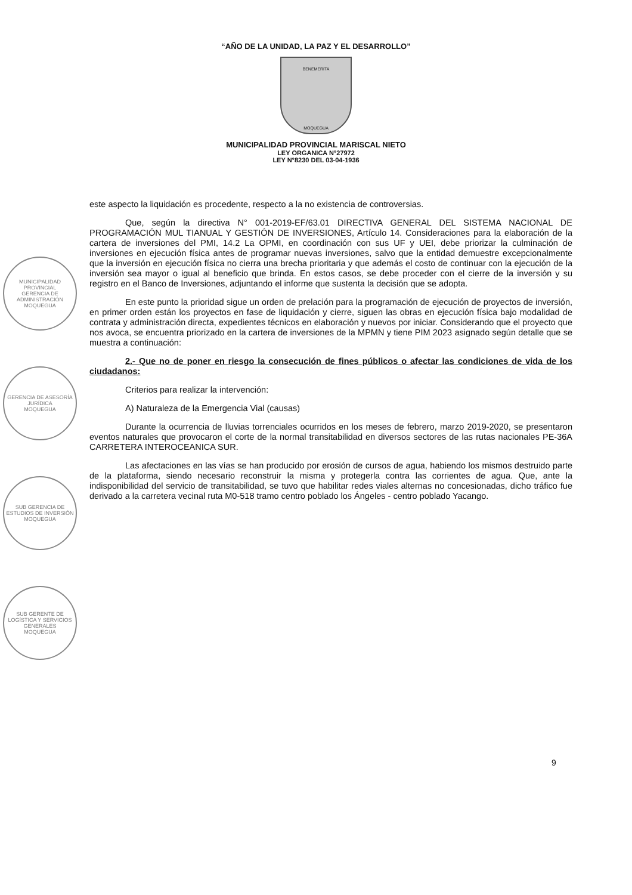“AÑO DE LA UNIDAD, LA PAZ Y EL DESARROLLO”
BENEMERITA
MOQUEGUA
MUNICIPALIDAD PROVINCIAL MARISCAL NIETO
LEY ORGANICA N°27972
LEY N°8230 DEL 03-04-1936
este aspecto la liquidación es procedente, respecto a la no existencia de controversias.
Que, según la directiva N° 001-2019-EF/63.01 DIRECTIVA GENERAL DEL SISTEMA NACIONAL DE PROGRAMACIÓN MUL TIANUAL Y GESTIÓN DE INVERSIONES, Artículo 14. Consideraciones para la elaboración de la cartera de inversiones del PMI, 14.2 La OPMI, en coordinación con sus UF y UEI, debe priorizar la culminación de inversiones en ejecución física antes de programar nuevas inversiones, salvo que la entidad demuestre excepcionalmente que la inversión en ejecución física no cierra una brecha prioritaria y que además el costo de continuar con la ejecución de la inversión sea mayor o igual al beneficio que brinda. En estos casos, se debe proceder con el cierre de la inversión y su registro en el Banco de Inversiones, adjuntando el informe que sustenta la decisión que se adopta.
En este punto la prioridad sigue un orden de prelación para la programación de ejecución de proyectos de inversión, en primer orden están los proyectos en fase de liquidación y cierre, siguen las obras en ejecución física bajo modalidad de contrata y administración directa, expedientes técnicos en elaboración y nuevos por iniciar. Considerando que el proyecto que nos avoca, se encuentra priorizado en la cartera de inversiones de la MPMN y tiene PIM 2023 asignado según detalle que se muestra a continuación:
2.- Que no de poner en riesgo la consecución de fines públicos o afectar las condiciones de vida de los ciudadanos:
Criterios para realizar la intervención:
A) Naturaleza de la Emergencia Vial (causas)
Durante la ocurrencia de lluvias torrenciales ocurridos en los meses de febrero, marzo 2019-2020, se presentaron eventos naturales que provocaron el corte de la normal transitabilidad en diversos sectores de las rutas nacionales PE-36A CARRETERA INTEROCEANICA SUR.
Las afectaciones en las vías se han producido por erosión de cursos de agua, habiendo los mismos destruido parte de la plataforma, siendo necesario reconstruir la misma y protegerla contra las corrientes de agua. Que, ante la indisponibilidad del servicio de transitabilidad, se tuvo que habilitar redes viales alternas no concesionadas, dicho tráfico fue derivado a la carretera vecinal ruta M0-518 tramo centro poblado los Ángeles - centro poblado Yacango.
MUNICIPALIDAD PROVINCIAL
GERENCIA DE ADMINISTRACIÓN
MOQUEGUA
GERENCIA DE ASESORÍA JURÍDICA
MOQUEGUA
SUB GERENCIA DE ESTUDIOS DE INVERSIÓN
MOQUEGUA
SUB GERENTE DE LOGÍSTICA Y SERVICIOS GENERALES
MOQUEGUA
9